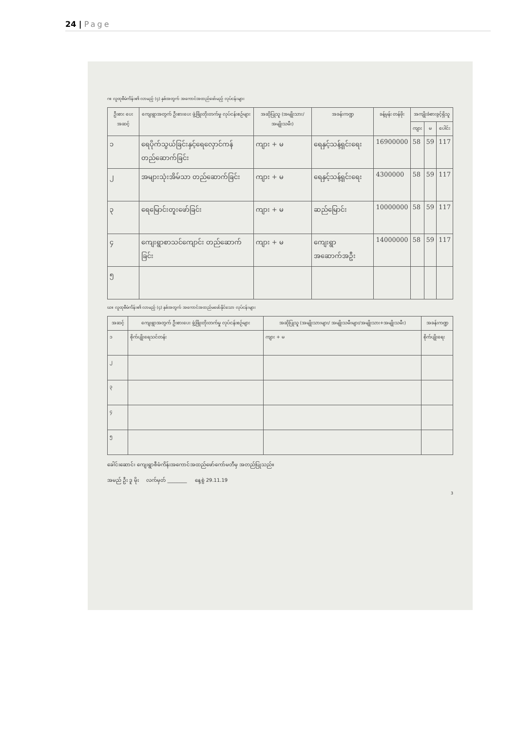24 | Page
ဂ။ လူထုစီမံကိန်း၏ လာမည့် (၄) နှစ်အတွက် အကောင်အထည်ဖော်မည့် လုပ်ငန်းများ
| ဦးစား ပေး အဆင့် | ကျေးရွာအတွက် ဦးစားပေး ဖွံ့ဖြိုးတိုးတက်မှု လုပ်ငန်းစဉ်များ | အဆိုပြုသူ (အမျိုးသား/ အမျိုးသမီး) | အခန်းကဏ္ဍ | ခန့်မှန်း တန်ဖိုး | အကျိုးခံစားခွင့်ရှိသူ | | |
| --- | --- | --- | --- | --- | --- | --- | --- |
| | | | | | ကျား | မ | ပေါင်း |
| ၁ | ရေပိုက်သွယ်ခြင်းနှင့်ရေလှောင်ကန်တည်ဆောက်ခြင်း | ကျား + မ | ရေနှင့်သန့်ရှင်းရေး | 16900000 | 58 | 59 | 117 |
| ၂ | အများသုံးအိမ်သာ တည်ဆောက်ခြင်း | ကျား + မ | ရေနှင့်သန့်ရှင်းရေး | 4300000 | 58 | 59 | 117 |
| ၃ | ရေမြောင်းတူးဖော်ခြင်း | ကျား + မ | ဆည်မြောင်း | 10000000 | 58 | 59 | 117 |
| ၄ | ကျေးရွာစာသင်ကျောင်း တည်ဆောက်ခြင်း | ကျား + မ | ကျေးရွာအဆောက်အဦး | 14000000 | 58 | 59 | 117 |
| ၅ | | | | | | | |
ဃ။ လူထုစီမံကိန်း၏ လာမည့် (၄) နှစ်အတွက် အကောင်အထည်မဖော်နိုင်သော လုပ်ငန်းများ
| အဆင့် | ကျေးရွာအတွက် ဦးစားပေး ဖွံ့ဖြိုးတိုးတက်မှု လုပ်ငန်းစဉ်များ | အဆိုပြုသူ (အမျိုးသားများ/ အမျိုးသမီးများ/အမျိုးသား+အမျိုးသမီး) | အခန်းကဏ္ဍ |
| --- | --- | --- | --- |
| ၁ | စိုက်ပျိုးရေသင်တန်း | ကျား + မ | စိုက်ပျိုးရေး |
| ၂ | | | |
| ၃ | | | |
| ၄ | | | |
| ၅ | | | |
ခေါင်းဆောင်၊ ကျေးရွာစီမံကိန်းအကောင်အထည်ဖော်ကော်မတီမှ အတည်ပြုသည်။
အမည် ဦး ဒူ မိုး လက်မှတ် ________ နေ့စွဲ 29.11.19
3